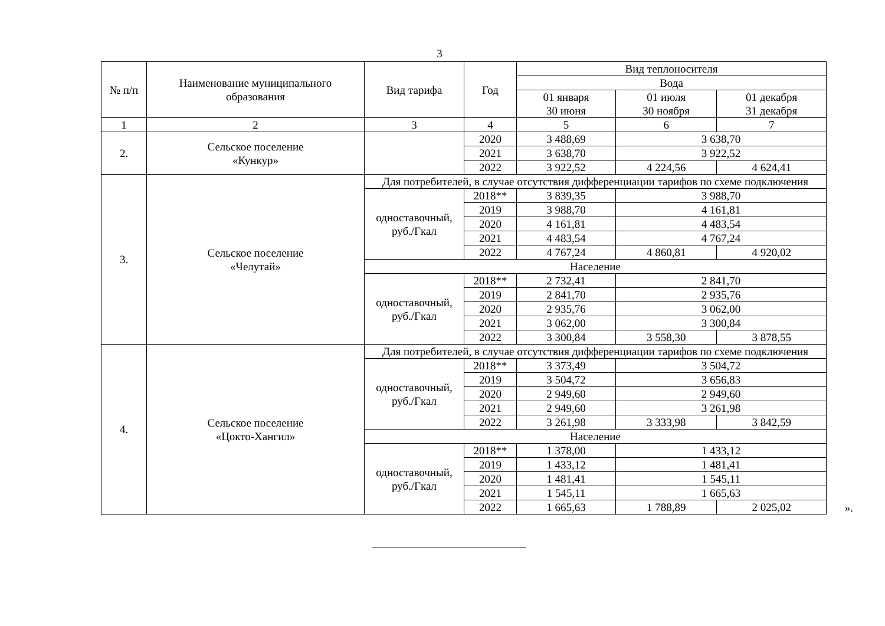3
| № п/п | Наименование муниципального образования | Вид тарифа | Год | Вид теплоносителя | | |
| --- | --- | --- | --- | --- | --- | --- |
| | | | | Вода | | |
| | | | | 01 января 30 июня | 01 июля 30 ноября | 01 декабря 31 декабря |
| 1 | 2 | 3 | 4 | 5 | 6 | 7 |
| 2. | Сельское поселение «Кункур» | | 2020 | 3 488,69 | 3 638,70 | |
| | | | 2021 | 3 638,70 | 3 922,52 | |
| | | | 2022 | 3 922,52 | 4 224,56 | 4 624,41 |
| 3. | Сельское поселение «Челутай» | Для потребителей, в случае отсутствия дифференциации тарифов по схеме подключения | | | | |
| | | одноставочный, руб./Гкал | 2018** | 3 839,35 | 3 988,70 | |
| | | | 2019 | 3 988,70 | 4 161,81 | |
| | | | 2020 | 4 161,81 | 4 483,54 | |
| | | | 2021 | 4 483,54 | 4 767,24 | |
| | | | 2022 | 4 767,24 | 4 860,81 | 4 920,02 |
| | | Население | | | | |
| | | одноставочный, руб./Гкал | 2018** | 2 732,41 | 2 841,70 | |
| | | | 2019 | 2 841,70 | 2 935,76 | |
| | | | 2020 | 2 935,76 | 3 062,00 | |
| | | | 2021 | 3 062,00 | 3 300,84 | |
| | | | 2022 | 3 300,84 | 3 558,30 | 3 878,55 |
| 4. | Сельское поселение «Цокто-Хангил» | Для потребителей, в случае отсутствия дифференциации тарифов по схеме подключения | | | | |
| | | одноставочный, руб./Гкал | 2018** | 3 373,49 | 3 504,72 | |
| | | | 2019 | 3 504,72 | 3 656,83 | |
| | | | 2020 | 2 949,60 | 2 949,60 | |
| | | | 2021 | 2 949,60 | 3 261,98 | |
| | | | 2022 | 3 261,98 | 3 333,98 | 3 842,59 |
| | | Население | | | | |
| | | одноставочный, руб./Гкал | 2018** | 1 378,00 | 1 433,12 | |
| | | | 2019 | 1 433,12 | 1 481,41 | |
| | | | 2020 | 1 481,41 | 1 545,11 | |
| | | | 2021 | 1 545,11 | 1 665,63 | |
| | | | 2022 | 1 665,63 | 1 788,89 | 2 025,02 |
».